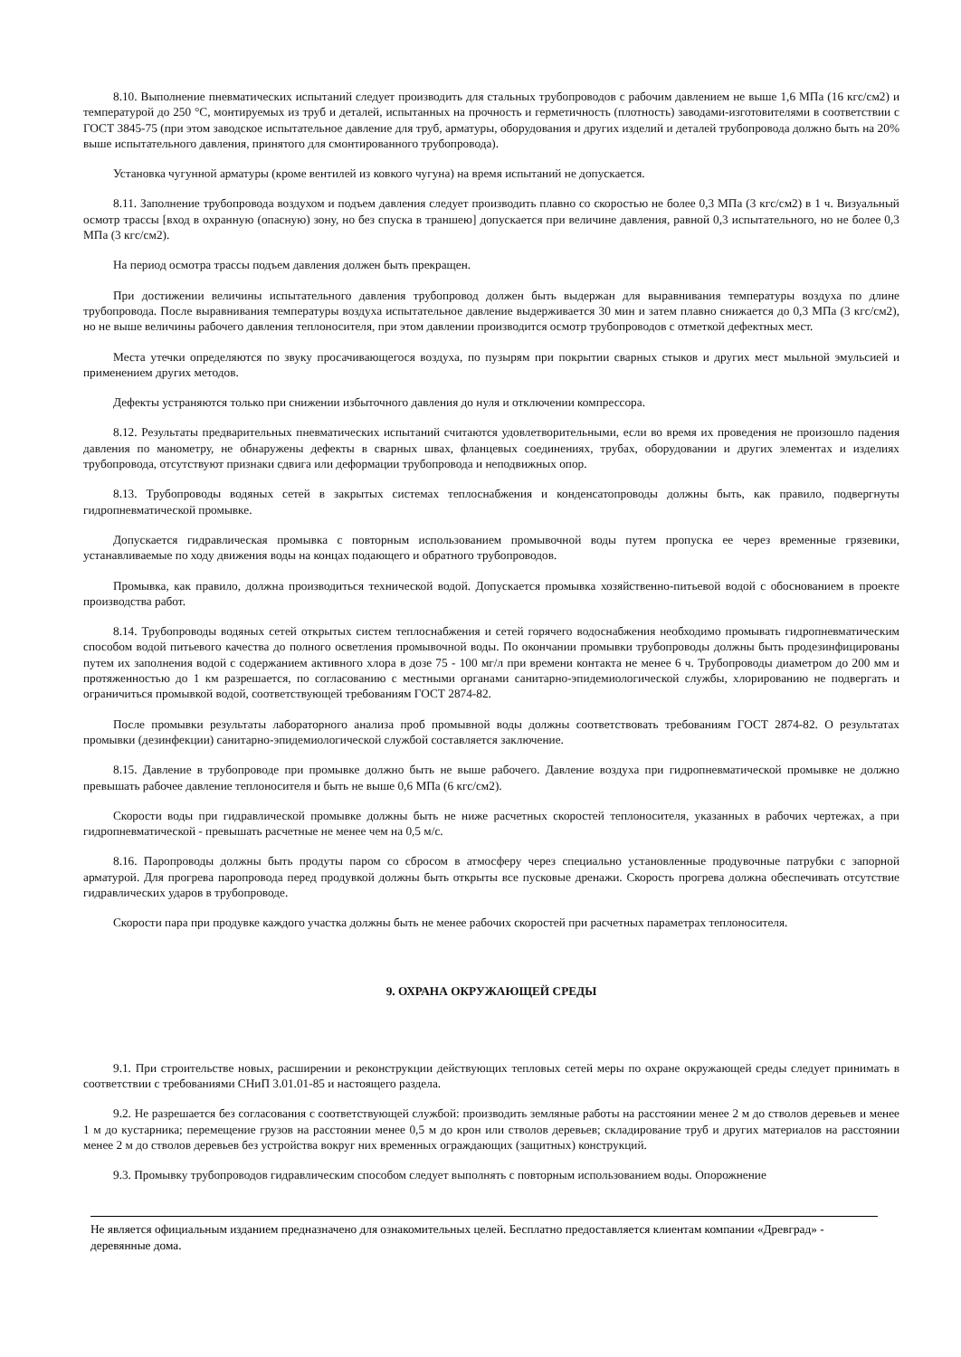8.10. Выполнение пневматических испытаний следует производить для стальных трубопроводов с рабочим давлением не выше 1,6 МПа (16 кгс/см2) и температурой до 250 °С, монтируемых из труб и деталей, испытанных на прочность и герметичность (плотность) заводами-изготовителями в соответствии с ГОСТ 3845-75 (при этом заводское испытательное давление для труб, арматуры, оборудования и других изделий и деталей трубопровода должно быть на 20% выше испытательного давления, принятого для смонтированного трубопровода).
Установка чугунной арматуры (кроме вентилей из ковкого чугуна) на время испытаний не допускается.
8.11. Заполнение трубопровода воздухом и подъем давления следует производить плавно со скоростью не более 0,3 МПа (3 кгс/см2) в 1 ч. Визуальный осмотр трассы [вход в охранную (опасную) зону, но без спуска в траншею] допускается при величине давления, равной 0,3 испытательного, но не более 0,3 МПа (3 кгс/см2).
На период осмотра трассы подъем давления должен быть прекращен.
При достижении величины испытательного давления трубопровод должен быть выдержан для выравнивания температуры воздуха по длине трубопровода. После выравнивания температуры воздуха испытательное давление выдерживается 30 мин и затем плавно снижается до 0,3 МПа (3 кгс/см2), но не выше величины рабочего давления теплоносителя, при этом давлении производится осмотр трубопроводов с отметкой дефектных мест.
Места утечки определяются по звуку просачивающегося воздуха, по пузырям при покрытии сварных стыков и других мест мыльной эмульсией и применением других методов.
Дефекты устраняются только при снижении избыточного давления до нуля и отключении компрессора.
8.12. Результаты предварительных пневматических испытаний считаются удовлетворительными, если во время их проведения не произошло падения давления по манометру, не обнаружены дефекты в сварных швах, фланцевых соединениях, трубах, оборудовании и других элементах и изделиях трубопровода, отсутствуют признаки сдвига или деформации трубопровода и неподвижных опор.
8.13. Трубопроводы водяных сетей в закрытых системах теплоснабжения и конденсатопроводы должны быть, как правило, подвергнуты гидропневматической промывке.
Допускается гидравлическая промывка с повторным использованием промывочной воды путем пропуска ее через временные грязевики, устанавливаемые по ходу движения воды на концах подающего и обратного трубопроводов.
Промывка, как правило, должна производиться технической водой. Допускается промывка хозяйственно-питьевой водой с обоснованием в проекте производства работ.
8.14. Трубопроводы водяных сетей открытых систем теплоснабжения и сетей горячего водоснабжения необходимо промывать гидропневматическим способом водой питьевого качества до полного осветления промывочной воды. По окончании промывки трубопроводы должны быть продезинфицированы путем их заполнения водой с содержанием активного хлора в дозе 75 - 100 мг/л при времени контакта не менее 6 ч. Трубопроводы диаметром до 200 мм и протяженностью до 1 км разрешается, по согласованию с местными органами санитарно-эпидемиологической службы, хлорированию не подвергать и ограничиться промывкой водой, соответствующей требованиям ГОСТ 2874-82.
После промывки результаты лабораторного анализа проб промывной воды должны соответствовать требованиям ГОСТ 2874-82. О результатах промывки (дезинфекции) санитарно-эпидемиологической службой составляется заключение.
8.15. Давление в трубопроводе при промывке должно быть не выше рабочего. Давление воздуха при гидропневматической промывке не должно превышать рабочее давление теплоносителя и быть не выше 0,6 МПа (6 кгс/см2).
Скорости воды при гидравлической промывке должны быть не ниже расчетных скоростей теплоносителя, указанных в рабочих чертежах, а при гидропневматической - превышать расчетные не менее чем на 0,5 м/с.
8.16. Паропроводы должны быть продуты паром со сбросом в атмосферу через специально установленные продувочные патрубки с запорной арматурой. Для прогрева паропровода перед продувкой должны быть открыты все пусковые дренажи. Скорость прогрева должна обеспечивать отсутствие гидравлических ударов в трубопроводе.
Скорости пара при продувке каждого участка должны быть не менее рабочих скоростей при расчетных параметрах теплоносителя.
9. ОХРАНА ОКРУЖАЮЩЕЙ СРЕДЫ
9.1. При строительстве новых, расширении и реконструкции действующих тепловых сетей меры по охране окружающей среды следует принимать в соответствии с требованиями СНиП 3.01.01-85 и настоящего раздела.
9.2. Не разрешается без согласования с соответствующей службой: производить земляные работы на расстоянии менее 2 м до стволов деревьев и менее 1 м до кустарника; перемещение грузов на расстоянии менее 0,5 м до крон или стволов деревьев; складирование труб и других материалов на расстоянии менее 2 м до стволов деревьев без устройства вокруг них временных ограждающих (защитных) конструкций.
9.3. Промывку трубопроводов гидравлическим способом следует выполнять с повторным использованием воды. Опорожнение
Не является официальным изданием предназначено для ознакомительных целей. Бесплатно предоставляется клиентам компании «Древград» - деревянные дома.